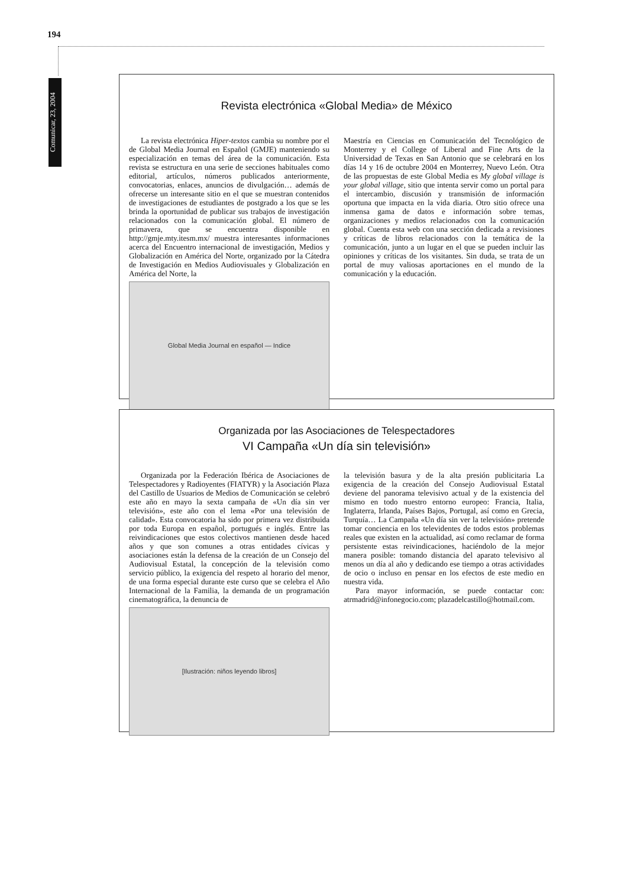194
Comunicar, 23, 2004
Revista electrónica «Global Media» de México
La revista electrónica Hiper-textos cambia su nombre por el de Global Media Journal en Español (GMJE) manteniendo su especialización en temas del área de la comunicación. Esta revista se estructura en una serie de secciones habituales como editorial, artículos, números publicados anteriormente, convocatorias, enlaces, anuncios de divulgación… además de ofrecerse un interesante sitio en el que se muestran contenidos de investigaciones de estudiantes de postgrado a los que se les brinda la oportunidad de publicar sus trabajos de investigación relacionados con la comunicación global. El número de primavera, que se encuentra disponible en http://gmje.mty.itesm.mx/ muestra interesantes informaciones acerca del Encuentro internacional de investigación, Medios y Globalización en América del Norte, organizado por la Cátedra de Investigación en Medios Audiovisuales y Globalización en América del Norte, la
Global Media Journal en español — Indice
Maestría en Ciencias en Comunicación del Tecnológico de Monterrey y el College of Liberal and Fine Arts de la Universidad de Texas en San Antonio que se celebrará en los días 14 y 16 de octubre 2004 en Monterrey, Nuevo León. Otra de las propuestas de este Global Media es My global village is your global village, sitio que intenta servir como un portal para el intercambio, discusión y transmisión de información oportuna que impacta en la vida diaria. Otro sitio ofrece una inmensa gama de datos e información sobre temas, organizaciones y medios relacionados con la comunicación global. Cuenta esta web con una sección dedicada a revisiones y críticas de libros relacionados con la temática de la comunicación, junto a un lugar en el que se pueden incluir las opiniones y críticas de los visitantes. Sin duda, se trata de un portal de muy valiosas aportaciones en el mundo de la comunicación y la educación.
Organizada por las Asociaciones de Telespectadores
VI Campaña «Un día sin televisión»
Organizada por la Federación Ibérica de Asociaciones de Telespectadores y Radioyentes (FIATYR) y la Asociación Plaza del Castillo de Usuarios de Medios de Comunicación se celebró este año en mayo la sexta campaña de «Un día sin ver televisión», este año con el lema «Por una televisión de calidad». Esta convocatoria ha sido por primera vez distribuida por toda Europa en español, portugués e inglés. Entre las reivindicaciones que estos colectivos mantienen desde haced años y que son comunes a otras entidades cívicas y asociaciones están la defensa de la creación de un Consejo del Audiovisual Estatal, la concepción de la televisión como servicio público, la exigencia del respeto al horario del menor, de una forma especial durante este curso que se celebra el Año Internacional de la Familia, la demanda de un programación cinematográfica, la denuncia de
[Ilustración: niños leyendo libros]
la televisión basura y de la alta presión publicitaria La exigencia de la creación del Consejo Audiovisual Estatal deviene del panorama televisivo actual y de la existencia del mismo en todo nuestro entorno europeo: Francia, Italia, Inglaterra, Irlanda, Países Bajos, Portugal, así como en Grecia, Turquía… La Campaña «Un día sin ver la televisión» pretende tomar conciencia en los televidentes de todos estos problemas reales que existen en la actualidad, así como reclamar de forma persistente estas reivindicaciones, haciéndolo de la mejor manera posible: tomando distancia del aparato televisivo al menos un día al año y dedicando ese tiempo a otras actividades de ocio o incluso en pensar en los efectos de este medio en nuestra vida.
Para mayor información, se puede contactar con: atrmadrid@infonegocio.com; plazadelcastillo@hotmail.com.